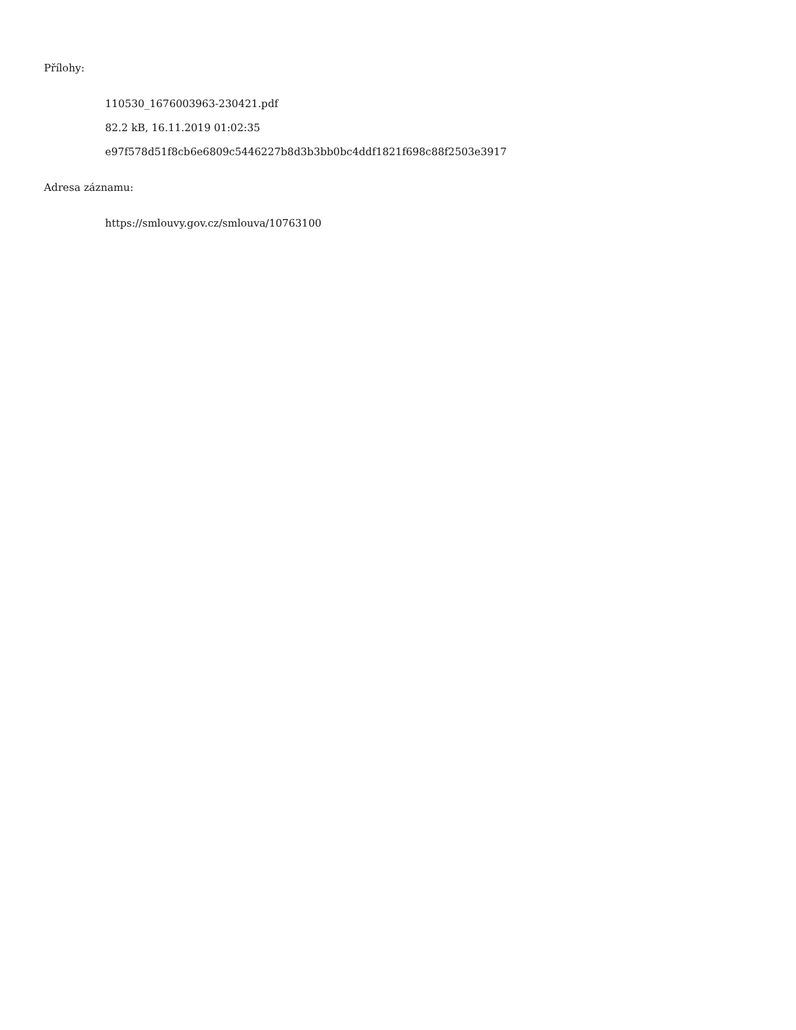Přílohy:
110530_1676003963-230421.pdf
82.2 kB, 16.11.2019 01:02:35
e97f578d51f8cb6e6809c5446227b8d3b3bb0bc4ddf1821f698c88f2503e3917
Adresa záznamu:
https://smlouvy.gov.cz/smlouva/10763100